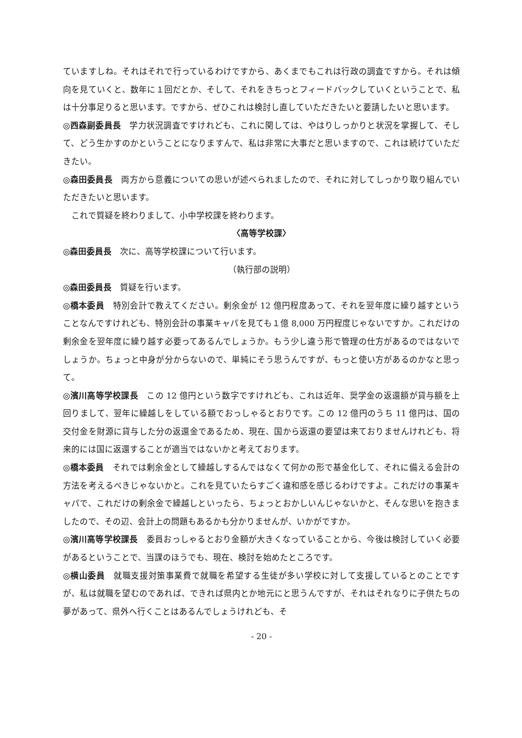ていますしね。それはそれで行っているわけですから、あくまでもこれは行政の調査ですから。それは傾向を見ていくと、数年に１回だとか、そして、それをきちっとフィードバックしていくということで、私は十分事足りると思います。ですから、ぜひこれは検討し直していただきたいと要請したいと思います。
◎西森副委員長　学力状況調査ですけれども、これに関しては、やはりしっかりと状況を掌握して、そして、どう生かすのかということになりますんで、私は非常に大事だと思いますので、これは続けていただきたい。
◎森田委員長　両方から意義についての思いが述べられましたので、それに対してしっかり取り組んでいただきたいと思います。
　これで質疑を終わりまして、小中学校課を終わります。
〈高等学校課〉
◎森田委員長　次に、高等学校課について行います。
（執行部の説明）
◎森田委員長　質疑を行います。
◎橋本委員　特別会計で教えてください。剰余金が 12 億円程度あって、それを翌年度に繰り越すということなんですけれども、特別会計の事業キャパを見ても１億 8,000 万円程度じゃないですか。これだけの剰余金を翌年度に繰り越す必要ってあるんでしょうか。もう少し違う形で管理の仕方があるのではないでしょうか。ちょっと中身が分からないので、単純にそう思うんですが、もっと使い方があるのかなと思って。
◎濱川高等学校課長　この 12 億円という数字ですけれども、これは近年、奨学金の返還額が貸与額を上回りまして、翌年に繰越しをしている額でおっしゃるとおりです。この 12 億円のうち 11 億円は、国の交付金を財源に貸与した分の返還金であるため、現在、国から返還の要望は来ておりませんけれども、将来的には国に返還することが適当ではないかと考えております。
◎橋本委員　それでは剰余金として繰越しするんではなくて何かの形で基金化して、それに備える会計の方法を考えるべきじゃないかと。これを見ていたらすごく違和感を感じるわけですよ。これだけの事業キャパで、これだけの剰余金で繰越しといったら、ちょっとおかしいんじゃないかと、そんな思いを抱きましたので、その辺、会計上の問題もあるかも分かりませんが、いかがですか。
◎濱川高等学校課長　委員おっしゃるとおり金額が大きくなっていることから、今後は検討していく必要があるということで、当課のほうでも、現在、検討を始めたところです。
◎横山委員　就職支援対策事業費で就職を希望する生徒が多い学校に対して支援しているとのことですが、私は就職を望むのであれば、できれば県内とか地元にと思うんですが、それはそれなりに子供たちの夢があって、県外へ行くことはあるんでしょうけれども、そ
- 20 -